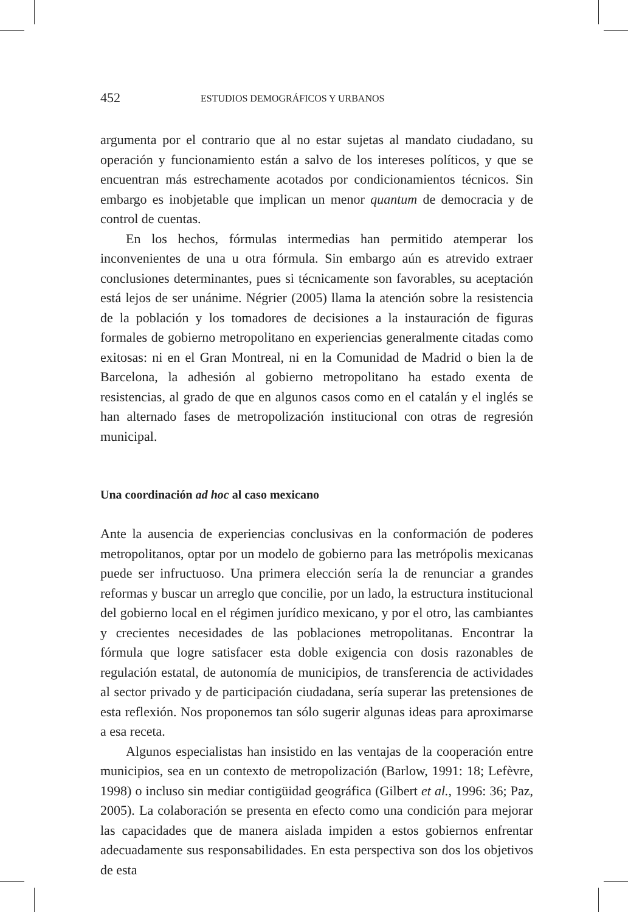452 ESTUDIOS DEMOGRÁFICOS Y URBANOS
argumenta por el contrario que al no estar sujetas al mandato ciudadano, su operación y funcionamiento están a salvo de los intereses políticos, y que se encuentran más estrechamente acotados por condicionamientos técnicos. Sin embargo es inobjetable que implican un menor quantum de democracia y de control de cuentas.
En los hechos, fórmulas intermedias han permitido atemperar los inconvenientes de una u otra fórmula. Sin embargo aún es atrevido extraer conclusiones determinantes, pues si técnicamente son favorables, su aceptación está lejos de ser unánime. Négrier (2005) llama la atención sobre la resistencia de la población y los tomadores de decisiones a la instauración de figuras formales de gobierno metropolitano en experiencias generalmente citadas como exitosas: ni en el Gran Montreal, ni en la Comunidad de Madrid o bien la de Barcelona, la adhesión al gobierno metropolitano ha estado exenta de resistencias, al grado de que en algunos casos como en el catalán y el inglés se han alternado fases de metropolización institucional con otras de regresión municipal.
Una coordinación ad hoc al caso mexicano
Ante la ausencia de experiencias conclusivas en la conformación de poderes metropolitanos, optar por un modelo de gobierno para las metrópolis mexicanas puede ser infructuoso. Una primera elección sería la de renunciar a grandes reformas y buscar un arreglo que concilie, por un lado, la estructura institucional del gobierno local en el régimen jurídico mexicano, y por el otro, las cambiantes y crecientes necesidades de las poblaciones metropolitanas. Encontrar la fórmula que logre satisfacer esta doble exigencia con dosis razonables de regulación estatal, de autonomía de municipios, de transferencia de actividades al sector privado y de participación ciudadana, sería superar las pretensiones de esta reflexión. Nos proponemos tan sólo sugerir algunas ideas para aproximarse a esa receta.
Algunos especialistas han insistido en las ventajas de la cooperación entre municipios, sea en un contexto de metropolización (Barlow, 1991: 18; Lefèvre, 1998) o incluso sin mediar contigüidad geográfica (Gilbert et al., 1996: 36; Paz, 2005). La colaboración se presenta en efecto como una condición para mejorar las capacidades que de manera aislada impiden a estos gobiernos enfrentar adecuadamente sus responsabilidades. En esta perspectiva son dos los objetivos de esta